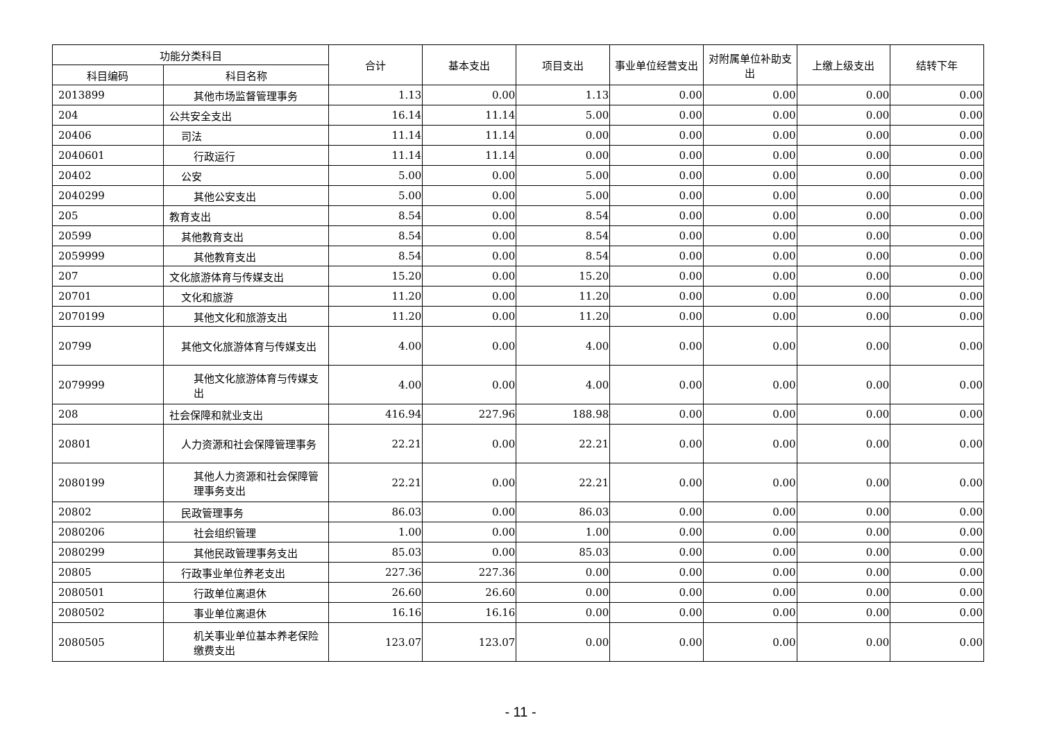| 功能分类科目 | | 合计 | 基本支出 | 项目支出 | 事业单位经营支出 | 对附属单位补助支出 | 上缴上级支出 | 结转下年 |
| --- | --- | --- | --- | --- | --- | --- | --- | --- |
| 科目编码 | 科目名称 | | | | | | | |
| 2013899 | 其他市场监督管理事务 | 1.13 | 0.00 | 1.13 | 0.00 | 0.00 | 0.00 | 0.00 |
| 204 | 公共安全支出 | 16.14 | 11.14 | 5.00 | 0.00 | 0.00 | 0.00 | 0.00 |
| 20406 | 司法 | 11.14 | 11.14 | 0.00 | 0.00 | 0.00 | 0.00 | 0.00 |
| 2040601 | 行政运行 | 11.14 | 11.14 | 0.00 | 0.00 | 0.00 | 0.00 | 0.00 |
| 20402 | 公安 | 5.00 | 0.00 | 5.00 | 0.00 | 0.00 | 0.00 | 0.00 |
| 2040299 | 其他公安支出 | 5.00 | 0.00 | 5.00 | 0.00 | 0.00 | 0.00 | 0.00 |
| 205 | 教育支出 | 8.54 | 0.00 | 8.54 | 0.00 | 0.00 | 0.00 | 0.00 |
| 20599 | 其他教育支出 | 8.54 | 0.00 | 8.54 | 0.00 | 0.00 | 0.00 | 0.00 |
| 2059999 | 其他教育支出 | 8.54 | 0.00 | 8.54 | 0.00 | 0.00 | 0.00 | 0.00 |
| 207 | 文化旅游体育与传媒支出 | 15.20 | 0.00 | 15.20 | 0.00 | 0.00 | 0.00 | 0.00 |
| 20701 | 文化和旅游 | 11.20 | 0.00 | 11.20 | 0.00 | 0.00 | 0.00 | 0.00 |
| 2070199 | 其他文化和旅游支出 | 11.20 | 0.00 | 11.20 | 0.00 | 0.00 | 0.00 | 0.00 |
| 20799 | 其他文化旅游体育与传媒支出 | 4.00 | 0.00 | 4.00 | 0.00 | 0.00 | 0.00 | 0.00 |
| 2079999 | 其他文化旅游体育与传媒支出 | 4.00 | 0.00 | 4.00 | 0.00 | 0.00 | 0.00 | 0.00 |
| 208 | 社会保障和就业支出 | 416.94 | 227.96 | 188.98 | 0.00 | 0.00 | 0.00 | 0.00 |
| 20801 | 人力资源和社会保障管理事务 | 22.21 | 0.00 | 22.21 | 0.00 | 0.00 | 0.00 | 0.00 |
| 2080199 | 其他人力资源和社会保障管理事务支出 | 22.21 | 0.00 | 22.21 | 0.00 | 0.00 | 0.00 | 0.00 |
| 20802 | 民政管理事务 | 86.03 | 0.00 | 86.03 | 0.00 | 0.00 | 0.00 | 0.00 |
| 2080206 | 社会组织管理 | 1.00 | 0.00 | 1.00 | 0.00 | 0.00 | 0.00 | 0.00 |
| 2080299 | 其他民政管理事务支出 | 85.03 | 0.00 | 85.03 | 0.00 | 0.00 | 0.00 | 0.00 |
| 20805 | 行政事业单位养老支出 | 227.36 | 227.36 | 0.00 | 0.00 | 0.00 | 0.00 | 0.00 |
| 2080501 | 行政单位离退休 | 26.60 | 26.60 | 0.00 | 0.00 | 0.00 | 0.00 | 0.00 |
| 2080502 | 事业单位离退休 | 16.16 | 16.16 | 0.00 | 0.00 | 0.00 | 0.00 | 0.00 |
| 2080505 | 机关事业单位基本养老保险缴费支出 | 123.07 | 123.07 | 0.00 | 0.00 | 0.00 | 0.00 | 0.00 |
- 11 -